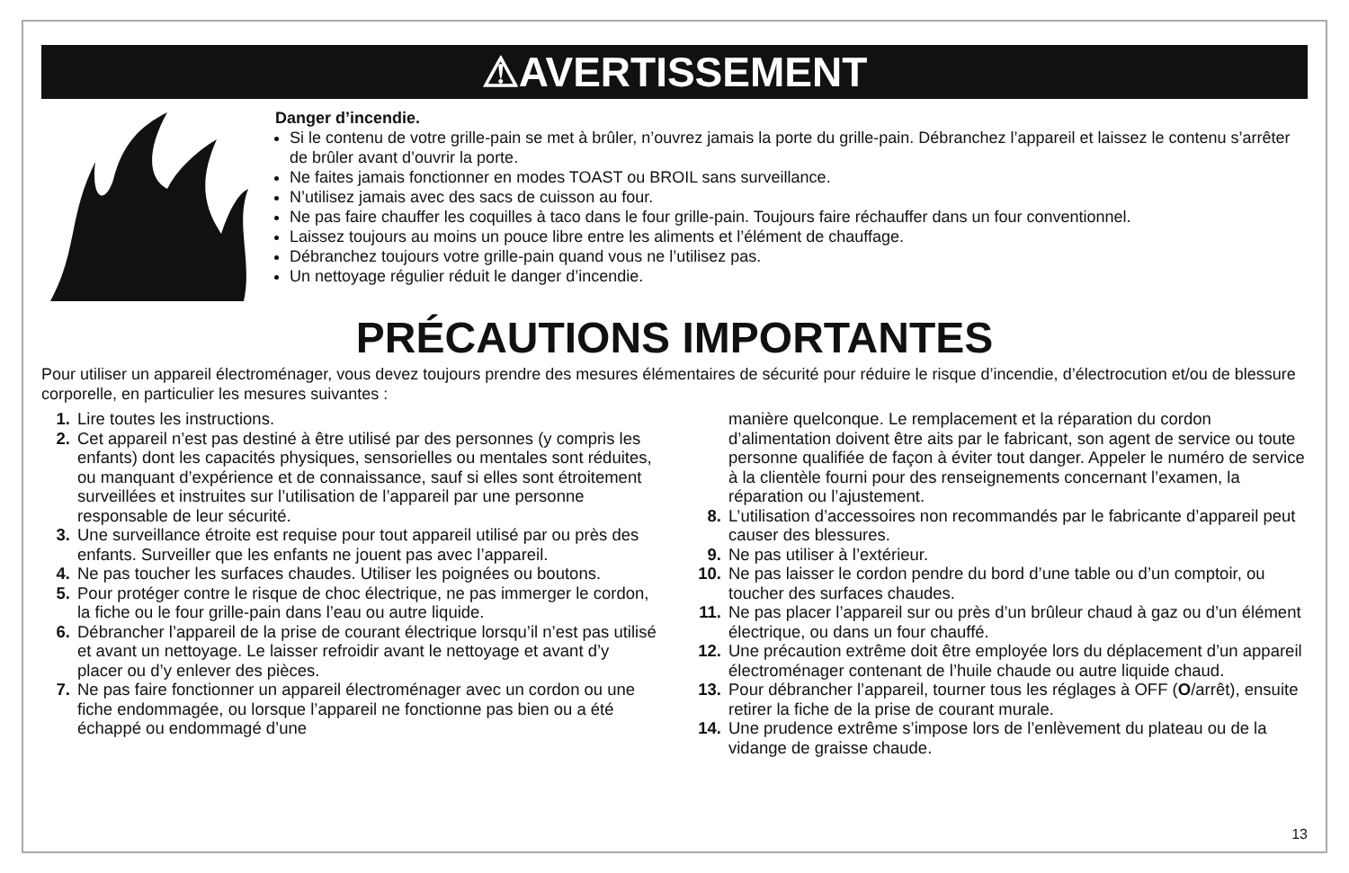⚠AVERTISSEMENT
Danger d’incendie.
Si le contenu de votre grille-pain se met à brûler, n’ouvrez jamais la porte du grille-pain. Débranchez l’appareil et laissez le contenu s’arrêter de brûler avant d’ouvrir la porte.
Ne faites jamais fonctionner en modes TOAST ou BROIL sans surveillance.
N’utilisez jamais avec des sacs de cuisson au four.
Ne pas faire chauffer les coquilles à taco dans le four grille-pain. Toujours faire réchauffer dans un four conventionnel.
Laissez toujours au moins un pouce libre entre les aliments et l’élément de chauffage.
Débranchez toujours votre grille-pain quand vous ne l’utilisez pas.
Un nettoyage régulier réduit le danger d’incendie.
PRÉCAUTIONS IMPORTANTES
Pour utiliser un appareil électroménager, vous devez toujours prendre des mesures élémentaires de sécurité pour réduire le risque d’incendie, d’électrocution et/ou de blessure corporelle, en particulier les mesures suivantes :
1. Lire toutes les instructions.
2. Cet appareil n’est pas destiné à être utilisé par des personnes (y compris les enfants) dont les capacités physiques, sensorielles ou mentales sont réduites, ou manquant d’expérience et de connaissance, sauf si elles sont étroitement surveillées et instruites sur l’utilisation de l’appareil par une personne responsable de leur sécurité.
3. Une surveillance étroite est requise pour tout appareil utilisé par ou près des enfants. Surveiller que les enfants ne jouent pas avec l’appareil.
4. Ne pas toucher les surfaces chaudes. Utiliser les poignées ou boutons.
5. Pour protéger contre le risque de choc électrique, ne pas immerger le cordon, la fiche ou le four grille-pain dans l’eau ou autre liquide.
6. Débrancher l’appareil de la prise de courant électrique lorsqu’il n’est pas utilisé et avant un nettoyage. Le laisser refroidir avant le nettoyage et avant d’y placer ou d’y enlever des pièces.
7. Ne pas faire fonctionner un appareil électroménager avec un cordon ou une fiche endommagée, ou lorsque l’appareil ne fonctionne pas bien ou a été échappé ou endommagé d’une
manière quelconque. Le remplacement et la réparation du cordon d’alimentation doivent être aits par le fabricant, son agent de service ou toute personne qualifiée de façon à éviter tout danger. Appeler le numéro de service à la clientèle fourni pour des renseignements concernant l’examen, la réparation ou l’ajustement.
8. L’utilisation d’accessoires non recommandés par le fabricante d’appareil peut causer des blessures.
9. Ne pas utiliser à l’extérieur.
10. Ne pas laisser le cordon pendre du bord d’une table ou d’un comptoir, ou toucher des surfaces chaudes.
11. Ne pas placer l’appareil sur ou près d’un brûleur chaud à gaz ou d’un élément électrique, ou dans un four chauffé.
12. Une précaution extrême doit être employée lors du déplacement d’un appareil électroménager contenant de l’huile chaude ou autre liquide chaud.
13. Pour débrancher l’appareil, tourner tous les réglages à OFF (O/arrêt), ensuite retirer la fiche de la prise de courant murale.
14. Une prudence extrême s’impose lors de l’enlèvement du plateau ou de la vidange de graisse chaude.
13